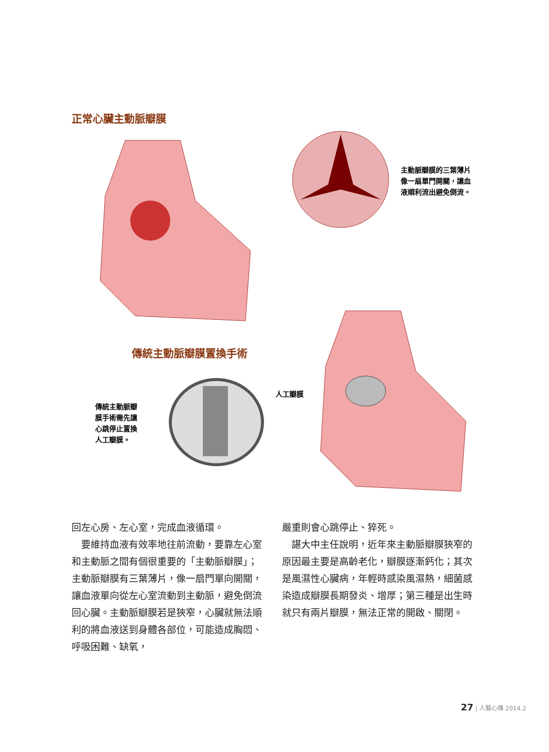正常心臟主動脈瓣膜
主動脈瓣膜的三葉薄片
像一扇單門開關，讓血
液順利流出避免倒流。
傳統主動脈瓣膜置換手術
傳統主動脈瓣
膜手術需先讓
心跳停止置換
人工瓣膜。
人工瓣膜
回左心房、左心室，完成血液循環。
　要維持血液有效率地往前流動，要靠左心室和主動脈之間有個很重要的「主動脈瓣膜」；主動脈瓣膜有三葉薄片，像一扇門單向開關，讓血液單向從左心室流動到主動脈，避免倒流回心臟。主動脈瓣膜若是狹窄，心臟就無法順利的將血液送到身體各部位，可能造成胸悶、呼吸困難、缺氧，
嚴重則會心跳停止、猝死。
　諶大中主任說明，近年來主動脈瓣膜狹窄的原因最主要是高齡老化，瓣膜逐漸鈣化；其次是風濕性心臟病，年輕時感染風濕熱，細菌感染造成瓣膜長期發炎、增厚；第三種是出生時就只有兩片瓣膜，無法正常的開啟、關閉。
27 | 人醫心傳 2014.2